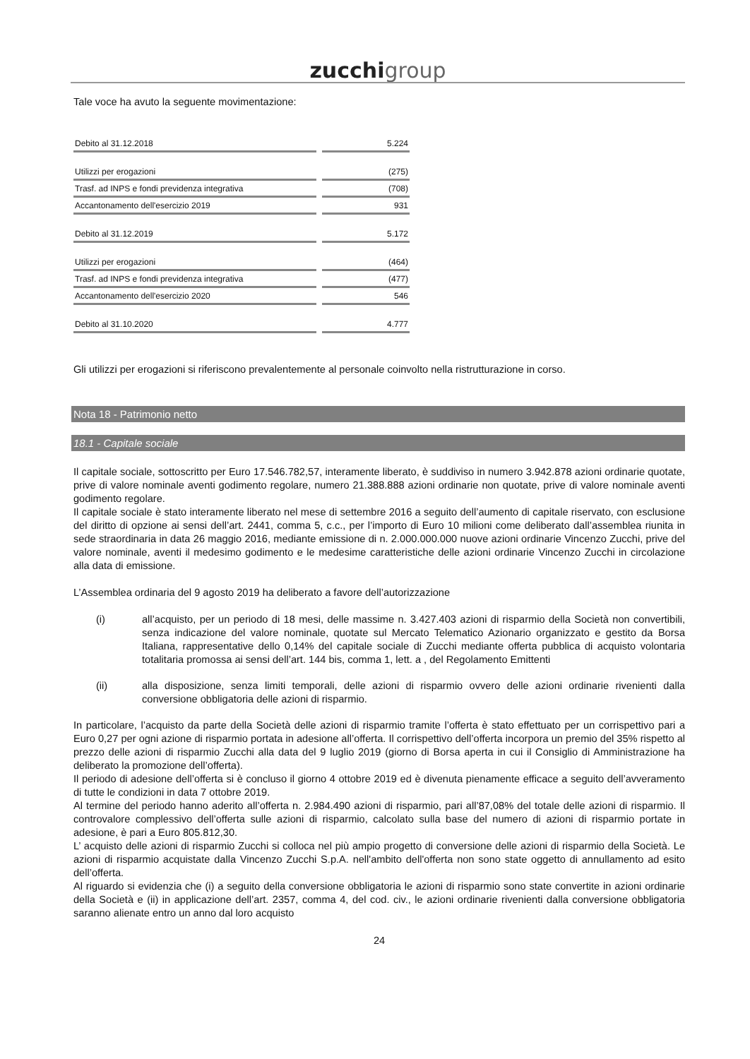zucchi group
Tale voce ha avuto la seguente movimentazione:
| Debito al 31.12.2018 | 5.224 |
| Utilizzi per erogazioni | (275) |
| Trasf. ad INPS e fondi previdenza integrativa | (708) |
| Accantonamento dell'esercizio 2019 | 931 |
| Debito al 31.12.2019 | 5.172 |
| Utilizzi per erogazioni | (464) |
| Trasf. ad INPS e fondi previdenza integrativa | (477) |
| Accantonamento dell'esercizio 2020 | 546 |
| Debito al 31.10.2020 | 4.777 |
Gli utilizzi per erogazioni si riferiscono prevalentemente al personale coinvolto nella ristrutturazione in corso.
Nota 18 - Patrimonio netto
18.1 - Capitale sociale
Il capitale sociale, sottoscritto per Euro 17.546.782,57, interamente liberato, è suddiviso in numero 3.942.878 azioni ordinarie quotate, prive di valore nominale aventi godimento regolare, numero 21.388.888 azioni ordinarie non quotate, prive di valore nominale aventi godimento regolare.
Il capitale sociale è stato interamente liberato nel mese di settembre 2016 a seguito dell’aumento di capitale riservato, con esclusione del diritto di opzione ai sensi dell’art. 2441, comma 5, c.c., per l’importo di Euro 10 milioni come deliberato dall’assemblea riunita in sede straordinaria in data 26 maggio 2016, mediante emissione di n. 2.000.000.000 nuove azioni ordinarie Vincenzo Zucchi, prive del valore nominale, aventi il medesimo godimento e le medesime caratteristiche delle azioni ordinarie Vincenzo Zucchi in circolazione alla data di emissione.
L’Assemblea ordinaria del 9 agosto 2019 ha deliberato a favore dell’autorizzazione
(i) all’acquisto, per un periodo di 18 mesi, delle massime n. 3.427.403 azioni di risparmio della Società non convertibili, senza indicazione del valore nominale, quotate sul Mercato Telematico Azionario organizzato e gestito da Borsa Italiana, rappresentative dello 0,14% del capitale sociale di Zucchi mediante offerta pubblica di acquisto volontaria totalitaria promossa ai sensi dell’art. 144 bis, comma 1, lett. a , del Regolamento Emittenti
(ii) alla disposizione, senza limiti temporali, delle azioni di risparmio ovvero delle azioni ordinarie rivenienti dalla conversione obbligatoria delle azioni di risparmio.
In particolare, l’acquisto da parte della Società delle azioni di risparmio tramite l’offerta è stato effettuato per un corrispettivo pari a Euro 0,27 per ogni azione di risparmio portata in adesione all’offerta. Il corrispettivo dell’offerta incorpora un premio del 35% rispetto al prezzo delle azioni di risparmio Zucchi alla data del 9 luglio 2019 (giorno di Borsa aperta in cui il Consiglio di Amministrazione ha deliberato la promozione dell’offerta).
Il periodo di adesione dell’offerta si è concluso il giorno 4 ottobre 2019 ed è divenuta pienamente efficace a seguito dell’avveramento di tutte le condizioni in data 7 ottobre 2019.
Al termine del periodo hanno aderito all’offerta n. 2.984.490 azioni di risparmio, pari all’87,08% del totale delle azioni di risparmio. Il controvalore complessivo dell’offerta sulle azioni di risparmio, calcolato sulla base del numero di azioni di risparmio portate in adesione, è pari a Euro 805.812,30.
L’ acquisto delle azioni di risparmio Zucchi si colloca nel più ampio progetto di conversione delle azioni di risparmio della Società. Le azioni di risparmio acquistate dalla Vincenzo Zucchi S.p.A. nell'ambito dell'offerta non sono state oggetto di annullamento ad esito dell’offerta.
Al riguardo si evidenzia che (i) a seguito della conversione obbligatoria le azioni di risparmio sono state convertite in azioni ordinarie della Società e (ii) in applicazione dell’art. 2357, comma 4, del cod. civ., le azioni ordinarie rivenienti dalla conversione obbligatoria saranno alienate entro un anno dal loro acquisto
24